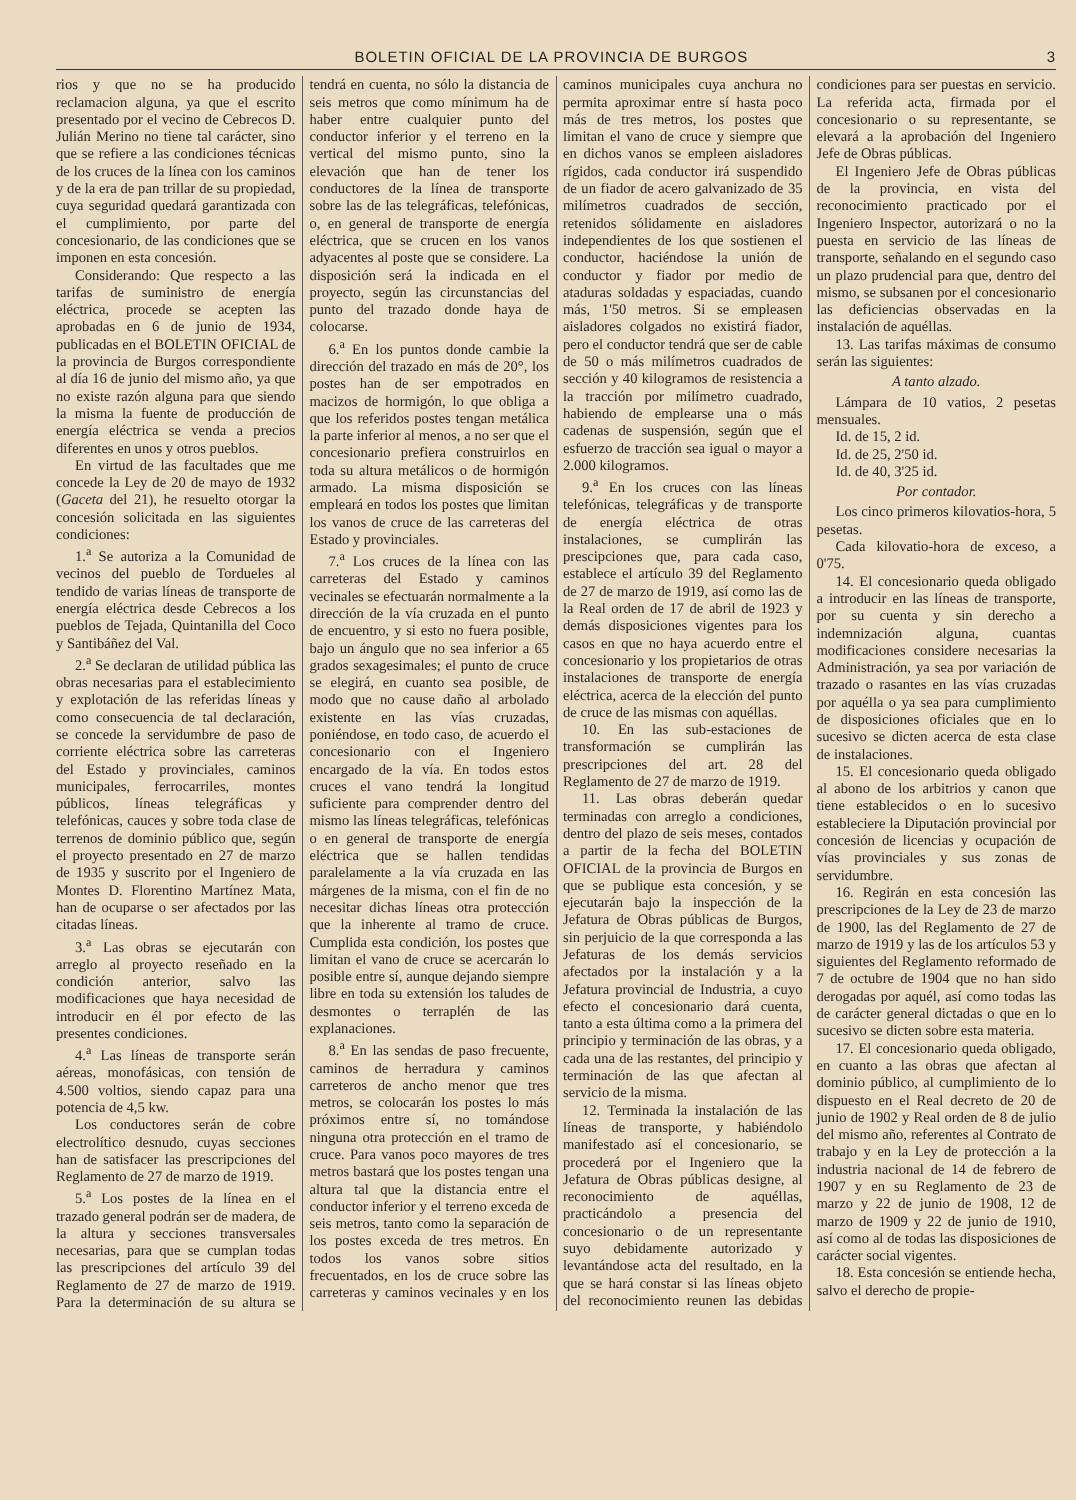BOLETIN OFICIAL DE LA PROVINCIA DE BURGOS 3
rios y que no se ha producido reclamacion alguna, ya que el escrito presentado por el vecino de Cebrecos D. Julián Merino no tiene tal carácter, sino que se refiere a las condiciones técnicas de los cruces de la línea con los caminos y de la era de pan trillar de su propiedad, cuya seguridad quedará garantizada con el cumplimiento, por parte del concesionario, de las condiciones que se imponen en esta concesión.
Considerando: Que respecto a las tarifas de suministro de energía eléctrica, procede se acepten las aprobadas en 6 de junio de 1934, publicadas en el BOLETIN OFICIAL de la provincia de Burgos correspondiente al día 16 de junio del mismo año, ya que no existe razón alguna para que siendo la misma la fuente de producción de energía eléctrica se venda a precios diferentes en unos y otros pueblos.
En virtud de las facultades que me concede la Ley de 20 de mayo de 1932 (Gaceta del 21), he resuelto otorgar la concesión solicitada en las siguientes condiciones:
1.<sup>a</sup> Se autoriza a la Comunidad de vecinos del pueblo de Tordueles al tendido de varias líneas de transporte de energía eléctrica desde Cebrecos a los pueblos de Tejada, Quintanilla del Coco y Santibáñez del Val.
2.<sup>a</sup> Se declaran de utilidad pública las obras necesarias para el establecimiento y explotación de las referidas líneas y como consecuencia de tal declaración, se concede la servidumbre de paso de corriente eléctrica sobre las carreteras del Estado y provinciales, caminos municipales, ferrocarriles, montes públicos, líneas telegráficas y telefónicas, cauces y sobre toda clase de terrenos de dominio público que, según el proyecto presentado en 27 de marzo de 1935 y suscrito por el Ingeniero de Montes D. Florentino Martínez Mata, han de ocuparse o ser afectados por las citadas líneas.
3.<sup>a</sup> Las obras se ejecutarán con arreglo al proyecto reseñado en la condición anterior, salvo las modificaciones que haya necesidad de introducir en él por efecto de las presentes condiciones.
4.<sup>a</sup> Las líneas de transporte serán aéreas, monofásicas, con tensión de 4.500 voltios, siendo capaz para una potencia de 4,5 kw.
Los conductores serán de cobre electrolítico desnudo, cuyas secciones han de satisfacer las prescripciones del Reglamento de 27 de marzo de 1919.
5.<sup>a</sup> Los postes de la línea en el trazado general podrán ser de madera, de la altura y secciones transversales necesarias, para que se cumplan todas las prescripciones del artículo 39 del Reglamento de 27 de marzo de 1919. Para la determinación de su altura se tendrá en cuenta, no sólo la distancia de seis metros que como mínimum ha de haber entre cualquier punto del conductor inferior y el terreno en la vertical del mismo punto, sino la elevación que han de tener los conductores de la línea de transporte sobre las de las telegráficas, telefónicas, o, en general de transporte de energía eléctrica, que se crucen en los vanos adyacentes al poste que se considere. La disposición será la indicada en el proyecto, según las circunstancias del punto del trazado donde haya de colocarse.
6.<sup>a</sup> En los puntos donde cambie la dirección del trazado en más de 20°, los postes han de ser empotrados en macizos de hormigón, lo que obliga a que los referidos postes tengan metálica la parte inferior al menos, a no ser que el concesionario prefiera construirlos en toda su altura metálicos o de hormigón armado. La misma disposición se empleará en todos los postes que limitan los vanos de cruce de las carreteras del Estado y provinciales.
7.<sup>a</sup> Los cruces de la línea con las carreteras del Estado y caminos vecinales se efectuarán normalmente a la dirección de la vía cruzada en el punto de encuentro, y si esto no fuera posible, bajo un ángulo que no sea inferior a 65 grados sexagesimales; el punto de cruce se elegirá, en cuanto sea posible, de modo que no cause daño al arbolado existente en las vías cruzadas, poniéndose, en todo caso, de acuerdo el concesionario con el Ingeniero encargado de la vía. En todos estos cruces el vano tendrá la longitud suficiente para comprender dentro del mismo las líneas telegráficas, telefónicas o en general de transporte de energía eléctrica que se hallen tendidas paralelamente a la vía cruzada en las márgenes de la misma, con el fin de no necesitar dichas líneas otra protección que la inherente al tramo de cruce. Cumplida esta condición, los postes que limitan el vano de cruce se acercarán lo posible entre sí, aunque dejando siempre libre en toda su extensión los taludes de desmontes o terraplén de las explanaciones.
8.<sup>a</sup> En las sendas de paso frecuente, caminos de herradura y caminos carreteros de ancho menor que tres metros, se colocarán los postes lo más próximos entre sí, no tomándose ninguna otra protección en el tramo de cruce. Para vanos poco mayores de tres metros bastará que los postes tengan una altura tal que la distancia entre el conductor inferior y el terreno exceda de seis metros, tanto como la separación de los postes exceda de tres metros. En todos los vanos sobre sitios frecuentados, en los de cruce sobre las carreteras y caminos vecinales y en los caminos municipales cuya anchura no permita aproximar entre sí hasta poco más de tres metros, los postes que limitan el vano de cruce y siempre que en dichos vanos se empleen aisladores rígidos, cada conductor irá suspendido de un fiador de acero galvanizado de 35 milímetros cuadrados de sección, retenidos sólidamente en aisladores independientes de los que sostienen el conductor, haciéndose la unión de conductor y fiador por medio de ataduras soldadas y espaciadas, cuando más, 1'50 metros. Si se empleasen aisladores colgados no existirá fiador, pero el conductor tendrá que ser de cable de 50 o más milímetros cuadrados de sección y 40 kilogramos de resistencia a la tracción por milímetro cuadrado, habiendo de emplearse una o más cadenas de suspensión, según que el esfuerzo de tracción sea igual o mayor a 2.000 kilogramos.
9.<sup>a</sup> En los cruces con las líneas telefónicas, telegráficas y de transporte de energía eléctrica de otras instalaciones, se cumplirán las prescipciones que, para cada caso, establece el artículo 39 del Reglamento de 27 de marzo de 1919, así como las de la Real orden de 17 de abril de 1923 y demás disposiciones vigentes para los casos en que no haya acuerdo entre el concesionario y los propietarios de otras instalaciones de transporte de energía eléctrica, acerca de la elección del punto de cruce de las mismas con aquéllas.
10. En las sub-estaciones de transformación se cumplirán las prescripciones del art. 28 del Reglamento de 27 de marzo de 1919.
11. Las obras deberán quedar terminadas con arreglo a condiciones, dentro del plazo de seis meses, contados a partir de la fecha del BOLETIN OFICIAL de la provincia de Burgos en que se publique esta concesión, y se ejecutarán bajo la inspección de la Jefatura de Obras públicas de Burgos, sin perjuicio de la que corresponda a las Jefaturas de los demás servicios afectados por la instalación y a la Jefatura provincial de Industria, a cuyo efecto el concesionario dará cuenta, tanto a esta última como a la primera del principio y terminación de las obras, y a cada una de las restantes, del principio y terminación de las que afectan al servicio de la misma.
12. Terminada la instalación de las líneas de transporte, y habiéndolo manifestado así el concesionario, se procederá por el Ingeniero que la Jefatura de Obras públicas designe, al reconocimiento de aquéllas, practicándolo a presencia del concesionario o de un representante suyo debidamente autorizado y levantándose acta del resultado, en la que se hará constar si las líneas objeto del reconocimiento reunen las debidas condiciones para ser puestas en servicio. La referida acta, firmada por el concesionario o su representante, se elevará a la aprobación del Ingeniero Jefe de Obras públicas.
El Ingeniero Jefe de Obras públicas de la provincia, en vista del reconocimiento practicado por el Ingeniero Inspector, autorizará o no la puesta en servicio de las líneas de transporte, señalando en el segundo caso un plazo prudencial para que, dentro del mismo, se subsanen por el concesionario las deficiencias observadas en la instalación de aquéllas.
13. Las tarifas máximas de consumo serán las siguientes:
A tanto alzado.
Lámpara de 10 vatios, 2 pesetas mensuales.
Id. de 15, 2 id.
Id. de 25, 2'50 id.
Id. de 40, 3'25 id.
Por contador.
Los cinco primeros kilovatios-hora, 5 pesetas.
Cada kilovatio-hora de exceso, a 0'75.
14. El concesionario queda obligado a introducir en las líneas de transporte, por su cuenta y sin derecho a indemnización alguna, cuantas modificaciones considere necesarias la Administración, ya sea por variación de trazado o rasantes en las vías cruzadas por aquélla o ya sea para cumplimiento de disposiciones oficiales que en lo sucesivo se dicten acerca de esta clase de instalaciones.
15. El concesionario queda obligado al abono de los arbitrios y canon que tiene establecidos o en lo sucesivo estableciere la Diputación provincial por concesión de licencias y ocupación de vías provinciales y sus zonas de servidumbre.
16. Regirán en esta concesión las prescripciones de la Ley de 23 de marzo de 1900, las del Reglamento de 27 de marzo de 1919 y las de los artículos 53 y siguientes del Reglamento reformado de 7 de octubre de 1904 que no han sido derogadas por aquél, así como todas las de carácter general dictadas o que en lo sucesivo se dicten sobre esta materia.
17. El concesionario queda obligado, en cuanto a las obras que afectan al dominio público, al cumplimiento de lo dispuesto en el Real decreto de 20 de junio de 1902 y Real orden de 8 de julio del mismo año, referentes al Contrato de trabajo y en la Ley de protección a la industria nacional de 14 de febrero de 1907 y en su Reglamento de 23 de marzo y 22 de junio de 1908, 12 de marzo de 1909 y 22 de junio de 1910, así como al de todas las disposiciones de carácter social vigentes.
18. Esta concesión se entiende hecha, salvo el derecho de propie-